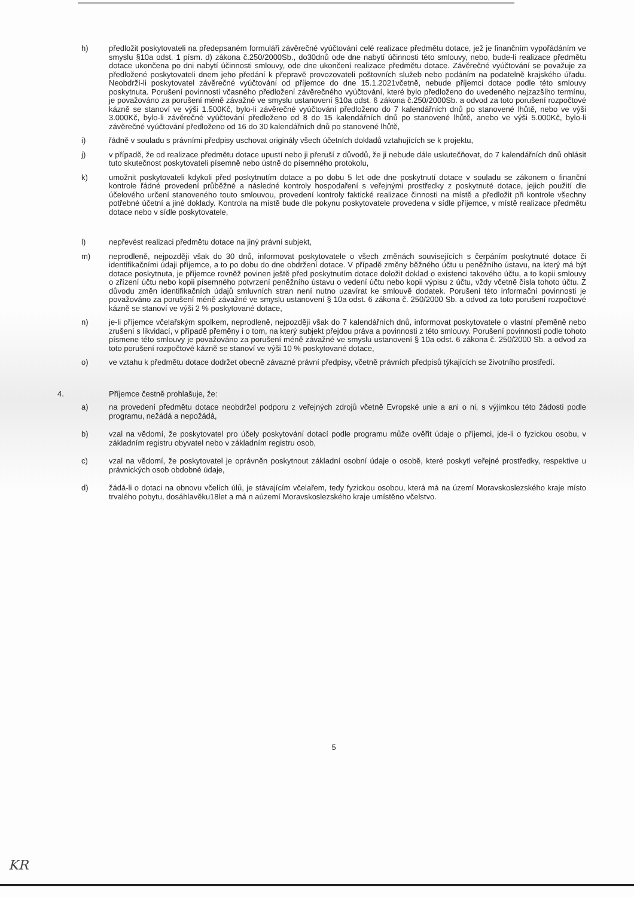h) předložit poskytovateli na předepsaném formuláři závěrečné vyúčtování celé realizace předmětu dotace, jež je finančním vypořádáním ve smyslu §10a odst. 1 písm. d) zákona č.250/2000Sb., do30dnů ode dne nabytí účinnosti této smlouvy, nebo, bude-li realizace předmětu dotace ukončena po dni nabytí účinnosti smlouvy, ode dne ukončení realizace předmětu dotace. Závěrečné vyúčtování se považuje za předložené poskytovateli dnem jeho předání k přepravě provozovateli poštovních služeb nebo podáním na podatelně krajského úřadu. Neobdrží-li poskytovatel závěrečné vyúčtování od příjemce do dne 15.1.2021včetně, nebude příjemci dotace podle této smlouvy poskytnuta. Porušení povinnosti včasného předložení závěrečného vyúčtování, které bylo předloženo do uvedeného nejzazšího termínu, je považováno za porušení méně závažné ve smyslu ustanovení §10a odst. 6 zákona č.250/2000Sb. a odvod za toto porušení rozpočtové kázně se stanoví ve výši 1.500Kč, bylo-li závěrečné vyúčtování předloženo do 7 kalendářních dnů po stanovené lhůtě, nebo ve výši 3.000Kč, bylo-li závěrečné vyúčtování předloženo od 8 do 15 kalendářních dnů po stanovené lhůtě, anebo ve výši 5.000Kč, bylo-li závěrečné vyúčtování předloženo od 16 do 30 kalendářních dnů po stanovené lhůtě,
i) řádně v souladu s právními předpisy uschovat originály všech účetních dokladů vztahujících se k projektu,
j) v případě, že od realizace předmětu dotace upustí nebo ji přeruší z důvodů, že ji nebude dále uskutečňovat, do 7 kalendářních dnů ohlásit tuto skutečnost poskytovateli písemně nebo ústně do písemného protokolu,
k) umožnit poskytovateli kdykoli před poskytnutím dotace a po dobu 5 let ode dne poskytnutí dotace v souladu se zákonem o finanční kontrole řádné provedení průběžné a následné kontroly hospodaření s veřejnými prostředky z poskytnuté dotace, jejich použití dle účelového určení stanoveného touto smlouvou, provedení kontroly faktické realizace činnosti na místě a předložit při kontrole všechny potřebné účetní a jiné doklady. Kontrola na místě bude dle pokynu poskytovatele provedena v sídle příjemce, v místě realizace předmětu dotace nebo v sídle poskytovatele,
l) nepřevést realizaci předmětu dotace na jiný právní subjekt,
m) neprodleně, nejpozději však do 30 dnů, informovat poskytovatele o všech změnách souvisejících s čerpáním poskytnuté dotace či identifikačními údaji příjemce, a to po dobu do dne obdržení dotace. V případě změny běžného účtu u peněžního ústavu, na který má být dotace poskytnuta, je příjemce rovněž povinen ještě před poskytnutím dotace doložit doklad o existenci takového účtu, a to kopii smlouvy o zřízení účtu nebo kopii písemného potvrzení peněžního ústavu o vedení účtu nebo kopii výpisu z účtu, vždy včetně čísla tohoto účtu. Z důvodu změn identifikačních údajů smluvních stran není nutno uzavírat ke smlouvě dodatek. Porušení této informační povinnosti je považováno za porušení méně závažné ve smyslu ustanovení § 10a odst. 6 zákona č. 250/2000 Sb. a odvod za toto porušení rozpočtové kázně se stanoví ve výši 2 % poskytované dotace,
n) je-li příjemce včelařským spolkem, neprodleně, nejpozději však do 7 kalendářních dnů, informovat poskytovatele o vlastní přeměně nebo zrušení s likvidací, v případě přeměny i o tom, na který subjekt přejdou práva a povinnosti z této smlouvy. Porušení povinnosti podle tohoto písmene této smlouvy je považováno za porušení méně závažné ve smyslu ustanovení § 10a odst. 6 zákona č. 250/2000 Sb. a odvod za toto porušení rozpočtové kázně se stanoví ve výši 10 % poskytované dotace,
o) ve vztahu k předmětu dotace dodržet obecně závazné právní předpisy, včetně právních předpisů týkajících se životního prostředí.
4. Příjemce čestně prohlašuje, že:
a) na provedení předmětu dotace neobdržel podporu z veřejných zdrojů včetně Evropské unie a ani o ni, s výjimkou této žádosti podle programu, nežádá a nepožádá,
b) vzal na vědomí, že poskytovatel pro účely poskytování dotací podle programu může ověřit údaje o příjemci, jde-li o fyzickou osobu, v základním registru obyvatel nebo v základním registru osob,
c) vzal na vědomí, že poskytovatel je oprávněn poskytnout základní osobní údaje o osobě, které poskytl veřejné prostředky, respektive u právnických osob obdobné údaje,
d) žádá-li o dotaci na obnovu včelích úlů, je stávajícím včelařem, tedy fyzickou osobou, která má na území Moravskoslezského kraje místo trvalého pobytu, dosáhlavěku18let a má n aúzemí Moravskoslezského kraje umístěno včelstvo.
5
KR